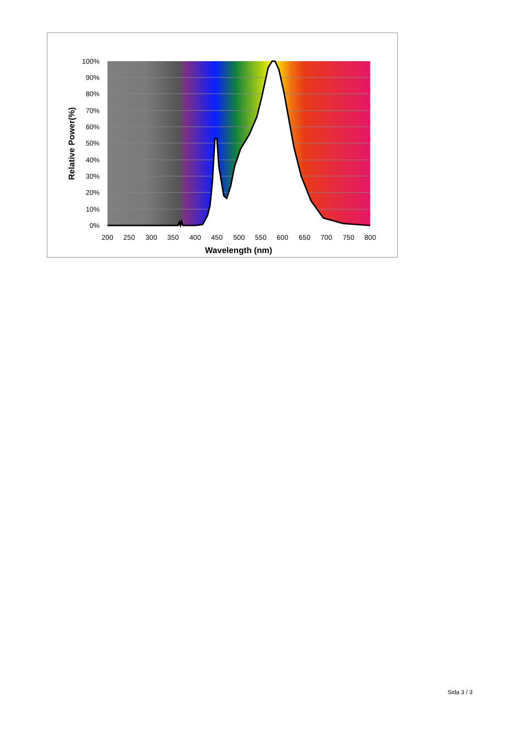100%
90%
80%
70%
60%
50%
40%
30%
20%
10%
0%
200
250
300
350
400
450
500
550
600
650
700
750
800
Wavelength (nm)
Relative Power(%)
Sida 3 / 3